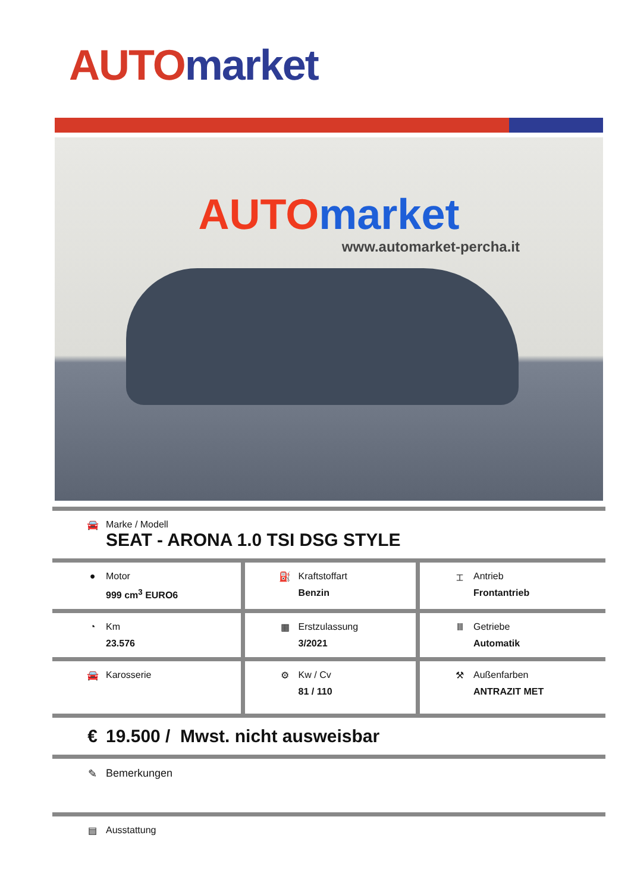AUTO market
AUTOmarket
www.automarket-percha.it
| 🚘 Marke / Modell SEAT - ARONA 1.0 TSI DSG STYLE | | |
| ● Motor 999 cm<sup>3</sup> EURO6 | ⛽ Kraftstoffart Benzin | ⌶ Antrieb Frontantrieb |
| ◔ Km 23.576 | ▦ Erstzulassung 3/2021 | Ⅲ Getriebe Automatik |
| 🚘 Karosserie | ⚙ Kw / Cv 81 / 110 | ⚒ Außenfarben ANTRAZIT MET |
| € 19.500 / Mwst. nicht ausweisbar | | |
| ✎ Bemerkungen | | |
| ▤ Ausstattung | | |